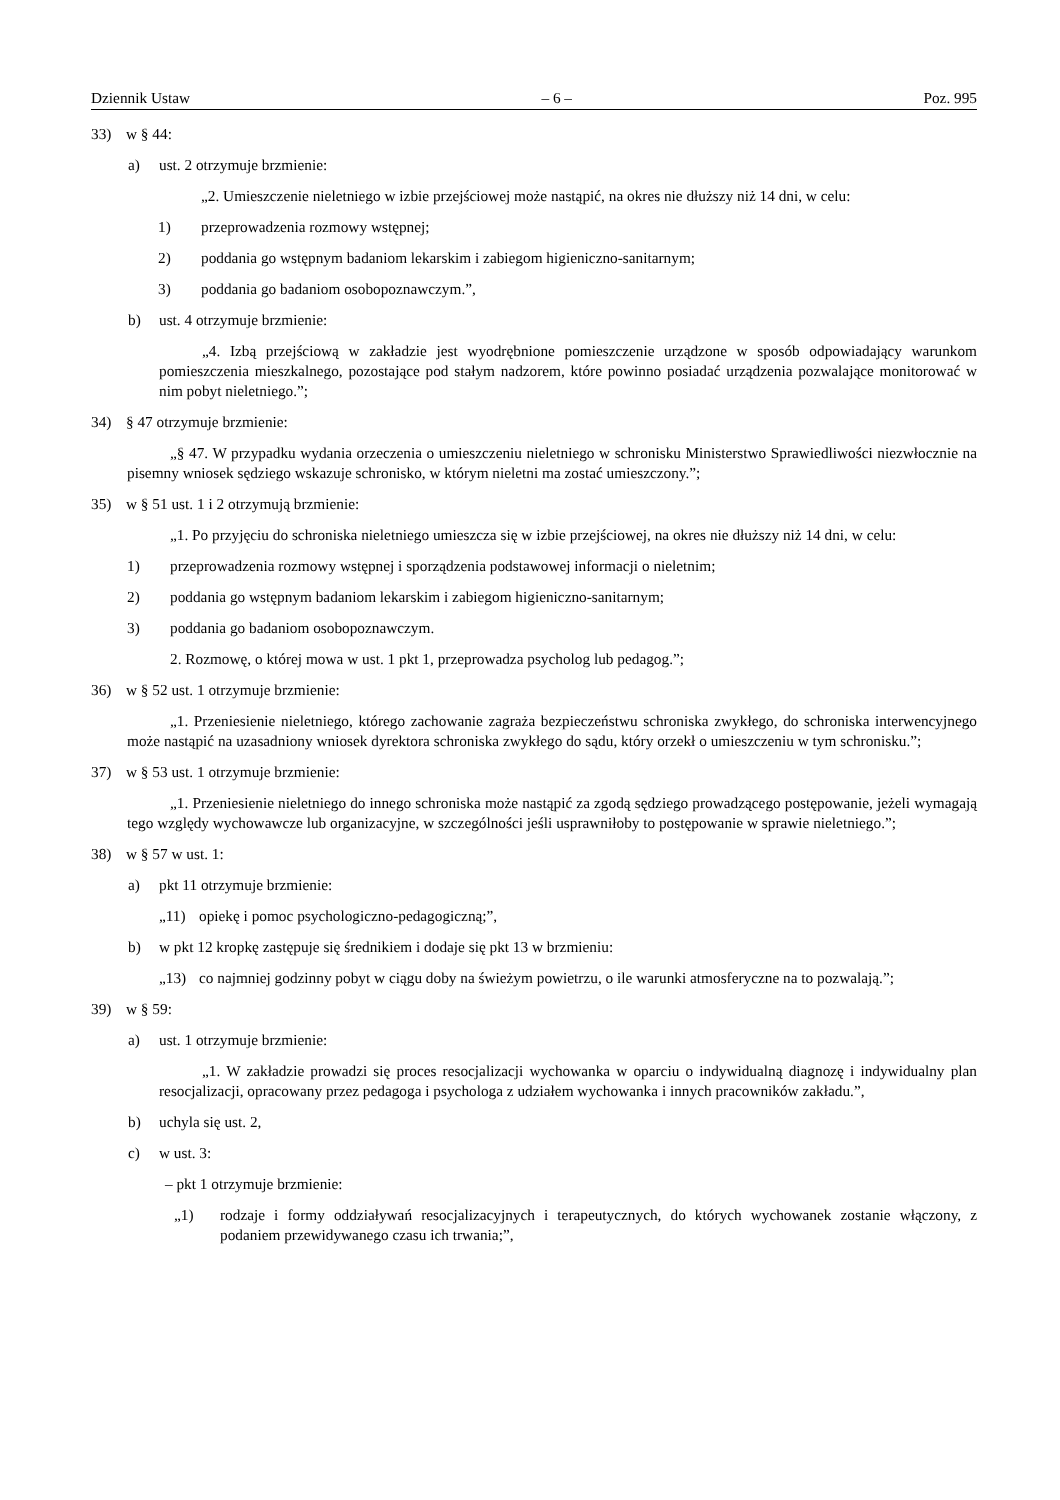Dziennik Ustaw – 6 – Poz. 995
33) w § 44:
a) ust. 2 otrzymuje brzmienie:
„2. Umieszczenie nieletniego w izbie przejściowej może nastąpić, na okres nie dłuższy niż 14 dni, w celu:
1) przeprowadzenia rozmowy wstępnej;
2) poddania go wstępnym badaniom lekarskim i zabiegom higieniczno-sanitarnym;
3) poddania go badaniom osobopoznawczym.”,
b) ust. 4 otrzymuje brzmienie:
„4. Izbą przejściową w zakładzie jest wyodrębnione pomieszczenie urządzone w sposób odpowiadający warunkom pomieszczenia mieszkalnego, pozostające pod stałym nadzorem, które powinno posiadać urządzenia pozwalające monitorować w nim pobyt nieletniego.”;
34) § 47 otrzymuje brzmienie:
„§ 47. W przypadku wydania orzeczenia o umieszczeniu nieletniego w schronisku Ministerstwo Sprawiedliwości niezwłocznie na pisemny wniosek sędziego wskazuje schronisko, w którym nieletni ma zostać umieszczony.”;
35) w § 51 ust. 1 i 2 otrzymują brzmienie:
„1. Po przyjęciu do schroniska nieletniego umieszcza się w izbie przejściowej, na okres nie dłuższy niż 14 dni, w celu:
1) przeprowadzenia rozmowy wstępnej i sporządzenia podstawowej informacji o nieletnim;
2) poddania go wstępnym badaniom lekarskim i zabiegom higieniczno-sanitarnym;
3) poddania go badaniom osobopoznawczym.
2. Rozmowę, o której mowa w ust. 1 pkt 1, przeprowadza psycholog lub pedagog.”;
36) w § 52 ust. 1 otrzymuje brzmienie:
„1. Przeniesienie nieletniego, którego zachowanie zagraża bezpieczeństwu schroniska zwykłego, do schroniska interwencyjnego może nastąpić na uzasadniony wniosek dyrektora schroniska zwykłego do sądu, który orzekł o umieszczeniu w tym schronisku.”;
37) w § 53 ust. 1 otrzymuje brzmienie:
„1. Przeniesienie nieletniego do innego schroniska może nastąpić za zgodą sędziego prowadzącego postępowanie, jeżeli wymagają tego względy wychowawcze lub organizacyjne, w szczególności jeśli usprawniłoby to postępowanie w sprawie nieletniego.”;
38) w § 57 w ust. 1:
a) pkt 11 otrzymuje brzmienie:
„11) opiekę i pomoc psychologiczno-pedagogiczną;”,
b) w pkt 12 kropkę zastępuje się średnikiem i dodaje się pkt 13 w brzmieniu:
„13) co najmniej godzinny pobyt w ciągu doby na świeżym powietrzu, o ile warunki atmosferyczne na to pozwalają.”;
39) w § 59:
a) ust. 1 otrzymuje brzmienie:
„1. W zakładzie prowadzi się proces resocjalizacji wychowanka w oparciu o indywidualną diagnozę i indywidualny plan resocjalizacji, opracowany przez pedagoga i psychologa z udziałem wychowanka i innych pracowników zakładu.”,
b) uchyla się ust. 2,
c) w ust. 3:
– pkt 1 otrzymuje brzmienie:
„1) rodzaje i formy oddziaływań resocjalizacyjnych i terapeutycznych, do których wychowanek zostanie włączony, z podaniem przewidywanego czasu ich trwania;”,